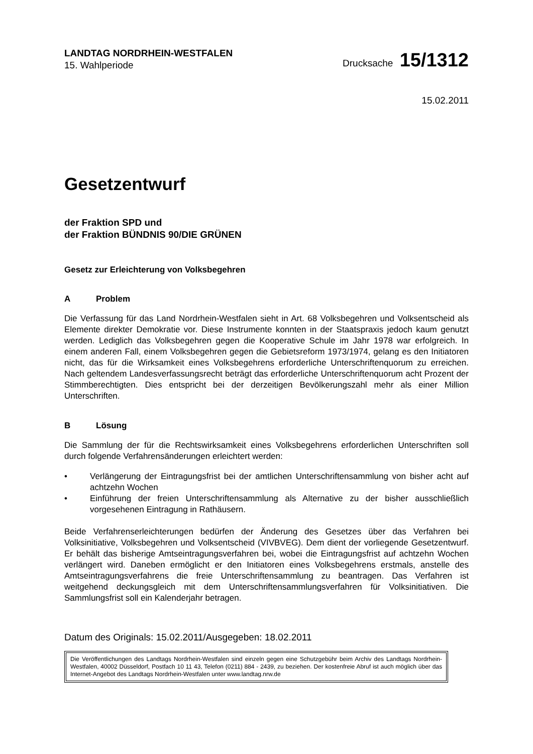LANDTAG NORDRHEIN-WESTFALEN
15. Wahlperiode
Drucksache 15/1312
15.02.2011
Gesetzentwurf
der Fraktion SPD und
der Fraktion BÜNDNIS 90/DIE GRÜNEN
Gesetz zur Erleichterung von Volksbegehren
A Problem
Die Verfassung für das Land Nordrhein-Westfalen sieht in Art. 68 Volksbegehren und Volksentscheid als Elemente direkter Demokratie vor. Diese Instrumente konnten in der Staatspraxis jedoch kaum genutzt werden. Lediglich das Volksbegehren gegen die Kooperative Schule im Jahr 1978 war erfolgreich. In einem anderen Fall, einem Volksbegehren gegen die Gebietsreform 1973/1974, gelang es den Initiatoren nicht, das für die Wirksamkeit eines Volksbegehrens erforderliche Unterschriftenquorum zu erreichen. Nach geltendem Landesverfassungsrecht beträgt das erforderliche Unterschriftenquorum acht Prozent der Stimmberechtigten. Dies entspricht bei der derzeitigen Bevölkerungszahl mehr als einer Million Unterschriften.
B Lösung
Die Sammlung der für die Rechtswirksamkeit eines Volksbegehrens erforderlichen Unterschriften soll durch folgende Verfahrensänderungen erleichtert werden:
• Verlängerung der Eintragungsfrist bei der amtlichen Unterschriftensammlung von bisher acht auf achtzehn Wochen
• Einführung der freien Unterschriftensammlung als Alternative zu der bisher ausschließlich vorgesehenen Eintragung in Rathäusern.
Beide Verfahrenserleichterungen bedürfen der Änderung des Gesetzes über das Verfahren bei Volksinitiative, Volksbegehren und Volksentscheid (VIVBVEG). Dem dient der vorliegende Gesetzentwurf. Er behält das bisherige Amtseintragungsverfahren bei, wobei die Eintragungsfrist auf achtzehn Wochen verlängert wird. Daneben ermöglicht er den Initiatoren eines Volksbegehrens erstmals, anstelle des Amtseintragungsverfahrens die freie Unterschriftensammlung zu beantragen. Das Verfahren ist weitgehend deckungsgleich mit dem Unterschriftensammlungsverfahren für Volksinitiativen. Die Sammlungsfrist soll ein Kalenderjahr betragen.
Datum des Originals: 15.02.2011/Ausgegeben: 18.02.2011
Die Veröffentlichungen des Landtags Nordrhein-Westfalen sind einzeln gegen eine Schutzgebühr beim Archiv des Landtags Nordrhein-Westfalen, 40002 Düsseldorf, Postfach 10 11 43, Telefon (0211) 884 - 2439, zu beziehen. Der kostenfreie Abruf ist auch möglich über das Internet-Angebot des Landtags Nordrhein-Westfalen unter www.landtag.nrw.de